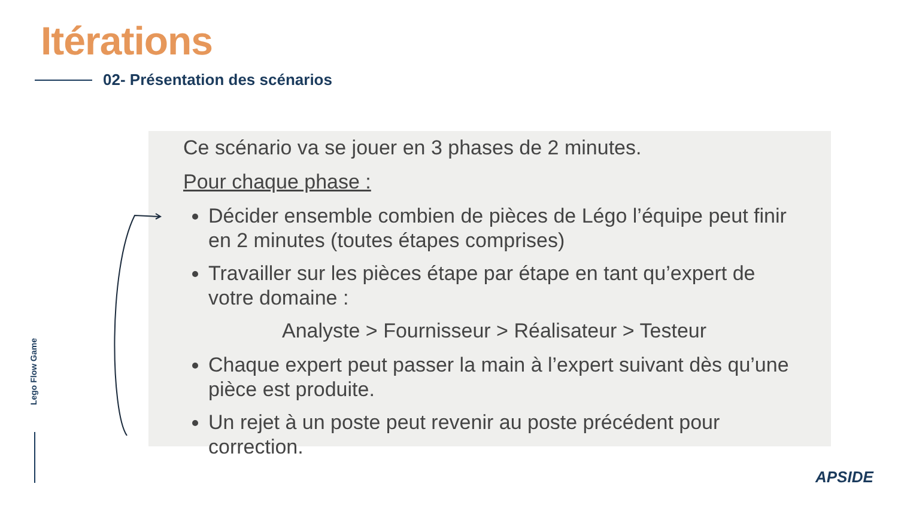Itérations
02- Présentation des scénarios
Ce scénario va se jouer en 3 phases de 2 minutes.
Pour chaque phase :
Décider ensemble combien de pièces de Légo l’équipe peut finir en 2 minutes (toutes étapes comprises)
Travailler sur les pièces étape par étape en tant qu’expert de votre domaine :
Analyste > Fournisseur > Réalisateur > Testeur
Chaque expert peut passer la main à l’expert suivant dès qu’une pièce est produite.
Un rejet à un poste peut revenir au poste précédent pour correction.
Lego Flow Game
APSIDE